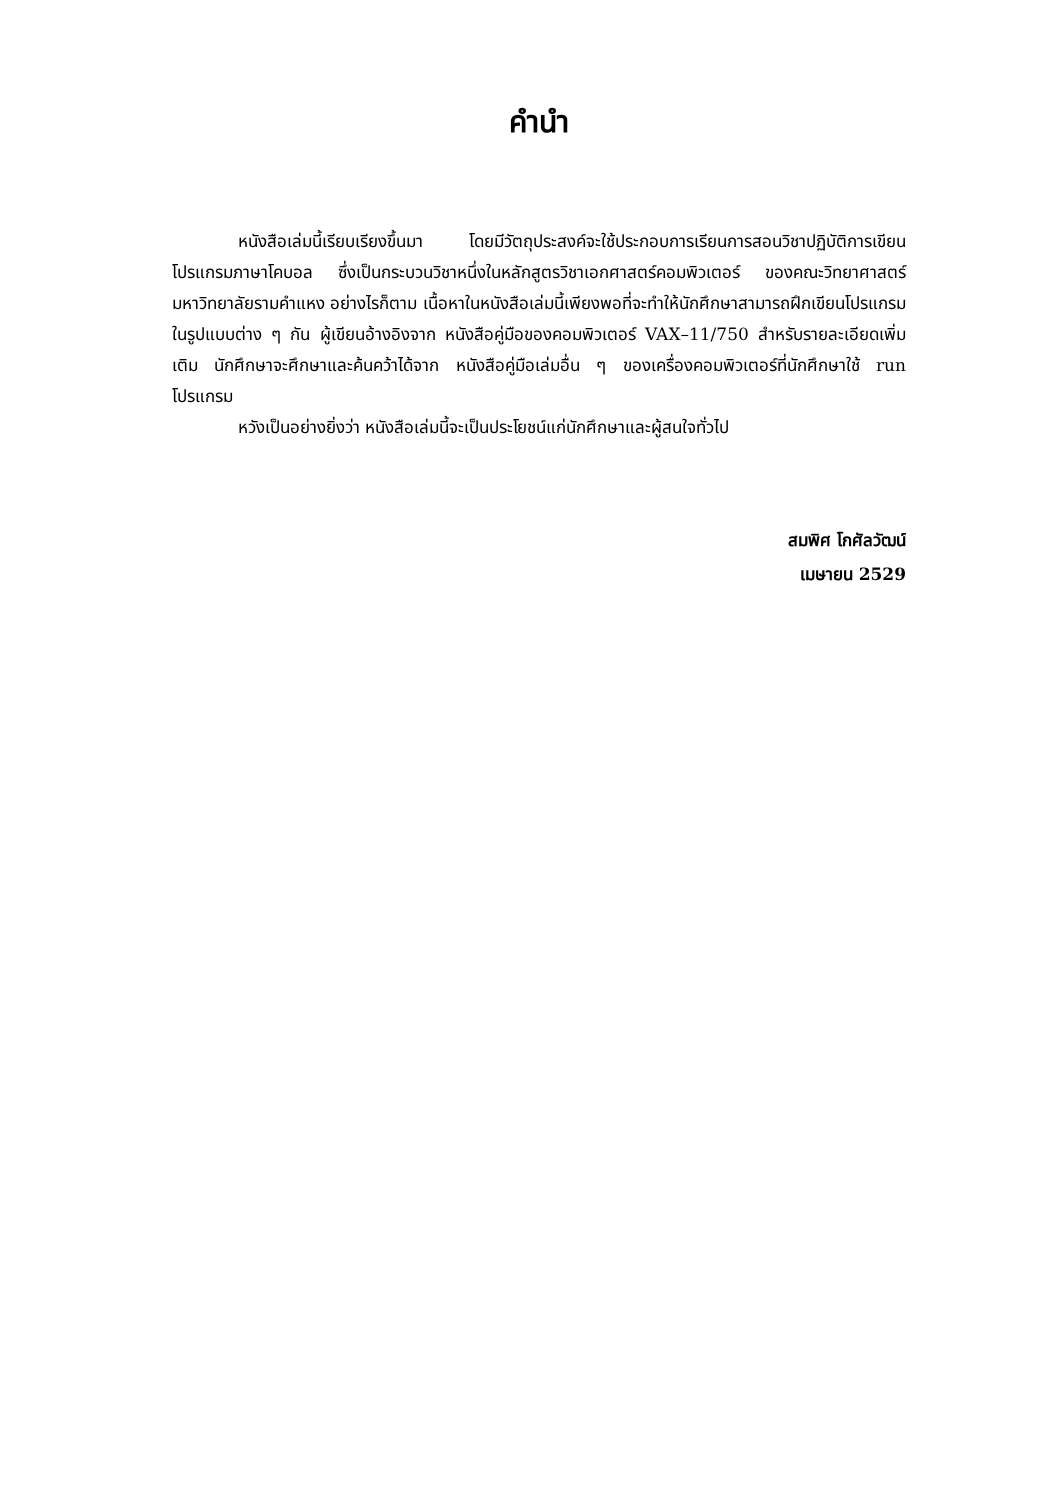คำนำ
หนังสือเล่มนี้เรียบเรียงขึ้นมา โดยมีวัตถุประสงค์จะใช้ประกอบการเรียนการสอนวิชาปฏิบัติการเขียนโปรแกรมภาษาโคบอล ซึ่งเป็นกระบวนวิชาหนึ่งในหลักสูตรวิชาเอกศาสตร์คอมพิวเตอร์ ของคณะวิทยาศาสตร์ มหาวิทยาลัยรามคำแหง อย่างไรก็ตาม เนื้อหาในหนังสือเล่มนี้เพียงพอที่จะทำให้นักศึกษาสามารถฝึกเขียนโปรแกรมในรูปแบบต่าง ๆ กัน ผู้เขียนอ้างอิงจาก หนังสือคู่มือของคอมพิวเตอร์ VAX–11/750 สำหรับรายละเอียดเพิ่มเติม นักศึกษาจะศึกษาและค้นคว้าได้จาก หนังสือคู่มือเล่มอื่น ๆ ของเครื่องคอมพิวเตอร์ที่นักศึกษาใช้ run โปรแกรม
หวังเป็นอย่างยิ่งว่า หนังสือเล่มนี้จะเป็นประโยชน์แก่นักศึกษาและผู้สนใจทั่วไป
สมพิศ โกศัลวัฒน์
เมษายน 2529